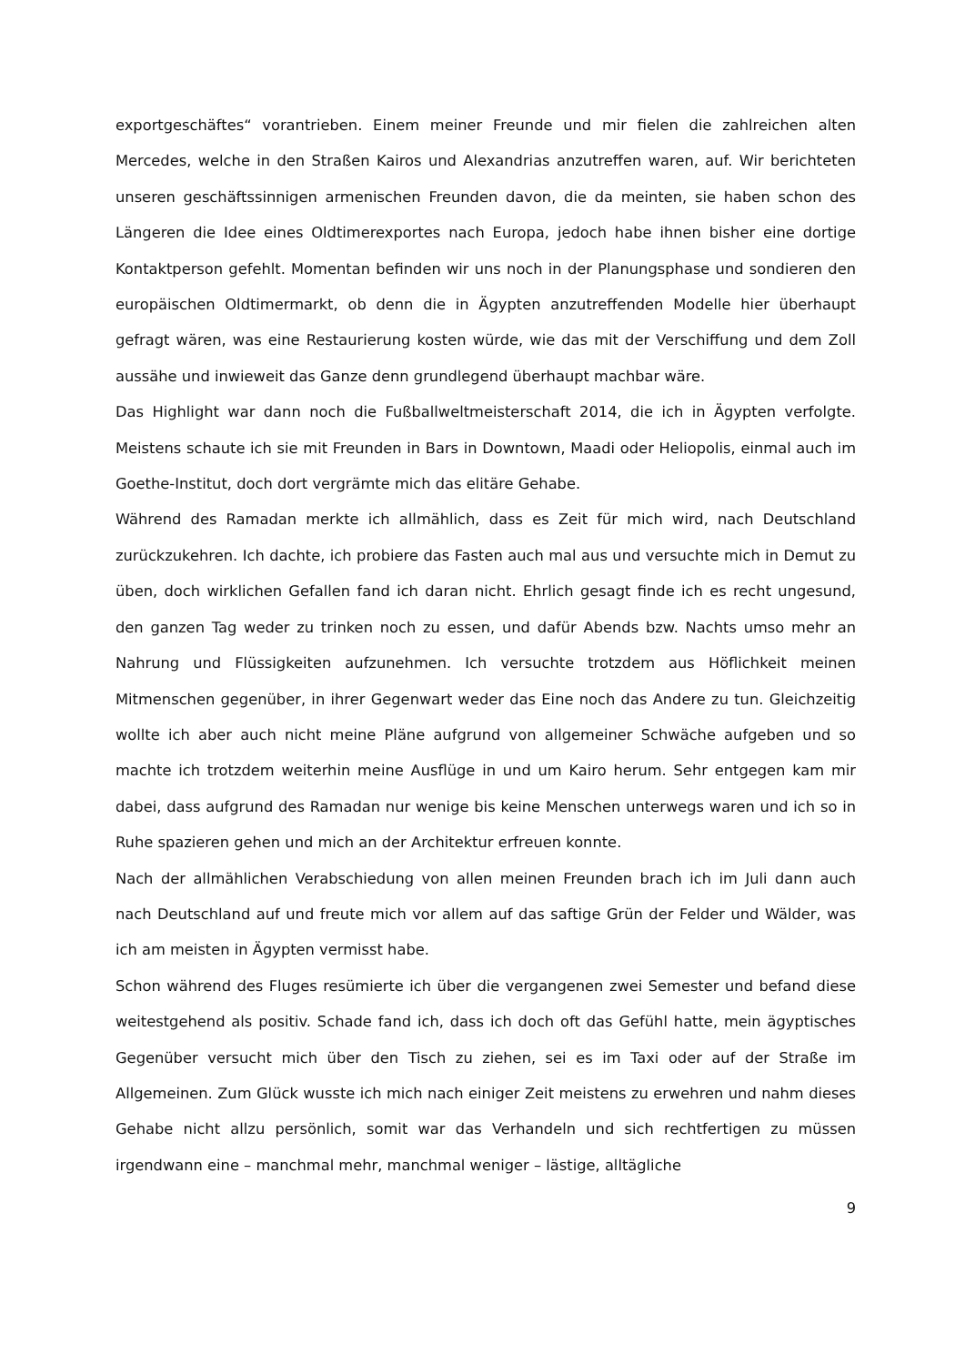exportgeschäftes“ vorantrieben. Einem meiner Freunde und mir fielen die zahlreichen alten Mercedes, welche in den Straßen Kairos und Alexandrias anzutreffen waren, auf. Wir berichteten unseren geschäftssinnigen armenischen Freunden davon, die da meinten, sie haben schon des Längeren die Idee eines Oldtimerexportes nach Europa, jedoch habe ihnen bisher eine dortige Kontaktperson gefehlt. Momentan befinden wir uns noch in der Planungsphase und sondieren den europäischen Oldtimermarkt, ob denn die in Ägypten anzutreffenden Modelle hier überhaupt gefragt wären, was eine Restaurierung kosten würde, wie das mit der Verschiffung und dem Zoll aussähe und inwieweit das Ganze denn grundlegend überhaupt machbar wäre.
Das Highlight war dann noch die Fußballweltmeisterschaft 2014, die ich in Ägypten verfolgte. Meistens schaute ich sie mit Freunden in Bars in Downtown, Maadi oder Heliopolis, einmal auch im Goethe-Institut, doch dort vergrämte mich das elitäre Gehabe.
Während des Ramadan merkte ich allmählich, dass es Zeit für mich wird, nach Deutschland zurückzukehren. Ich dachte, ich probiere das Fasten auch mal aus und versuchte mich in Demut zu üben, doch wirklichen Gefallen fand ich daran nicht. Ehrlich gesagt finde ich es recht ungesund, den ganzen Tag weder zu trinken noch zu essen, und dafür Abends bzw. Nachts umso mehr an Nahrung und Flüssigkeiten aufzunehmen. Ich versuchte trotzdem aus Höflichkeit meinen Mitmenschen gegenüber, in ihrer Gegenwart weder das Eine noch das Andere zu tun. Gleichzeitig wollte ich aber auch nicht meine Pläne aufgrund von allgemeiner Schwäche aufgeben und so machte ich trotzdem weiterhin meine Ausflüge in und um Kairo herum. Sehr entgegen kam mir dabei, dass aufgrund des Ramadan nur wenige bis keine Menschen unterwegs waren und ich so in Ruhe spazieren gehen und mich an der Architektur erfreuen konnte.
Nach der allmählichen Verabschiedung von allen meinen Freunden brach ich im Juli dann auch nach Deutschland auf und freute mich vor allem auf das saftige Grün der Felder und Wälder, was ich am meisten in Ägypten vermisst habe.
Schon während des Fluges resümierte ich über die vergangenen zwei Semester und befand diese weitestgehend als positiv. Schade fand ich, dass ich doch oft das Gefühl hatte, mein ägyptisches Gegenüber versucht mich über den Tisch zu ziehen, sei es im Taxi oder auf der Straße im Allgemeinen. Zum Glück wusste ich mich nach einiger Zeit meistens zu erwehren und nahm dieses Gehabe nicht allzu persönlich, somit war das Verhandeln und sich rechtfertigen zu müssen irgendwann eine – manchmal mehr, manchmal weniger – lästige, alltägliche
9